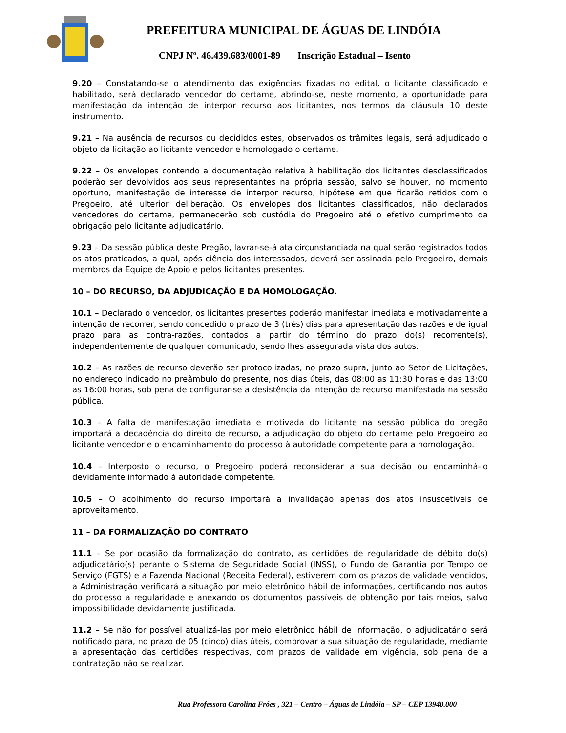PREFEITURA MUNICIPAL DE ÁGUAS DE LINDÓIA
CNPJ Nº. 46.439.683/0001-89 Inscrição Estadual – Isento
9.20 – Constatando-se o atendimento das exigências fixadas no edital, o licitante classificado e habilitado, será declarado vencedor do certame, abrindo-se, neste momento, a oportunidade para manifestação da intenção de interpor recurso aos licitantes, nos termos da cláusula 10 deste instrumento.
9.21 – Na ausência de recursos ou decididos estes, observados os trâmites legais, será adjudicado o objeto da licitação ao licitante vencedor e homologado o certame.
9.22 – Os envelopes contendo a documentação relativa à habilitação dos licitantes desclassificados poderão ser devolvidos aos seus representantes na própria sessão, salvo se houver, no momento oportuno, manifestação de interesse de interpor recurso, hipótese em que ficarão retidos com o Pregoeiro, até ulterior deliberação. Os envelopes dos licitantes classificados, não declarados vencedores do certame, permanecerão sob custódia do Pregoeiro até o efetivo cumprimento da obrigação pelo licitante adjudicatário.
9.23 – Da sessão pública deste Pregão, lavrar-se-á ata circunstanciada na qual serão registrados todos os atos praticados, a qual, após ciência dos interessados, deverá ser assinada pelo Pregoeiro, demais membros da Equipe de Apoio e pelos licitantes presentes.
10 – DO RECURSO, DA ADJUDICAÇÃO E DA HOMOLOGAÇÃO.
10.1 – Declarado o vencedor, os licitantes presentes poderão manifestar imediata e motivadamente a intenção de recorrer, sendo concedido o prazo de 3 (três) dias para apresentação das razões e de igual prazo para as contra-razões, contados a partir do término do prazo do(s) recorrente(s), independentemente de qualquer comunicado, sendo lhes assegurada vista dos autos.
10.2 – As razões de recurso deverão ser protocolizadas, no prazo supra, junto ao Setor de Licitações, no endereço indicado no preâmbulo do presente, nos dias úteis, das 08:00 as 11:30 horas e das 13:00 as 16:00 horas, sob pena de configurar-se a desistência da intenção de recurso manifestada na sessão pública.
10.3 – A falta de manifestação imediata e motivada do licitante na sessão pública do pregão importará a decadência do direito de recurso, a adjudicação do objeto do certame pelo Pregoeiro ao licitante vencedor e o encaminhamento do processo à autoridade competente para a homologação.
10.4 – Interposto o recurso, o Pregoeiro poderá reconsiderar a sua decisão ou encaminhá-lo devidamente informado à autoridade competente.
10.5 – O acolhimento do recurso importará a invalidação apenas dos atos insuscetíveis de aproveitamento.
11 – DA FORMALIZAÇÃO DO CONTRATO
11.1 – Se por ocasião da formalização do contrato, as certidões de regularidade de débito do(s) adjudicatário(s) perante o Sistema de Seguridade Social (INSS), o Fundo de Garantia por Tempo de Serviço (FGTS) e a Fazenda Nacional (Receita Federal), estiverem com os prazos de validade vencidos, a Administração verificará a situação por meio eletrônico hábil de informações, certificando nos autos do processo a regularidade e anexando os documentos passíveis de obtenção por tais meios, salvo impossibilidade devidamente justificada.
11.2 – Se não for possível atualizá-las por meio eletrônico hábil de informação, o adjudicatário será notificado para, no prazo de 05 (cinco) dias úteis, comprovar a sua situação de regularidade, mediante a apresentação das certidões respectivas, com prazos de validade em vigência, sob pena de a contratação não se realizar.
Rua Professora Carolina Fróes , 321 – Centro – Águas de Lindóia – SP – CEP 13940.000